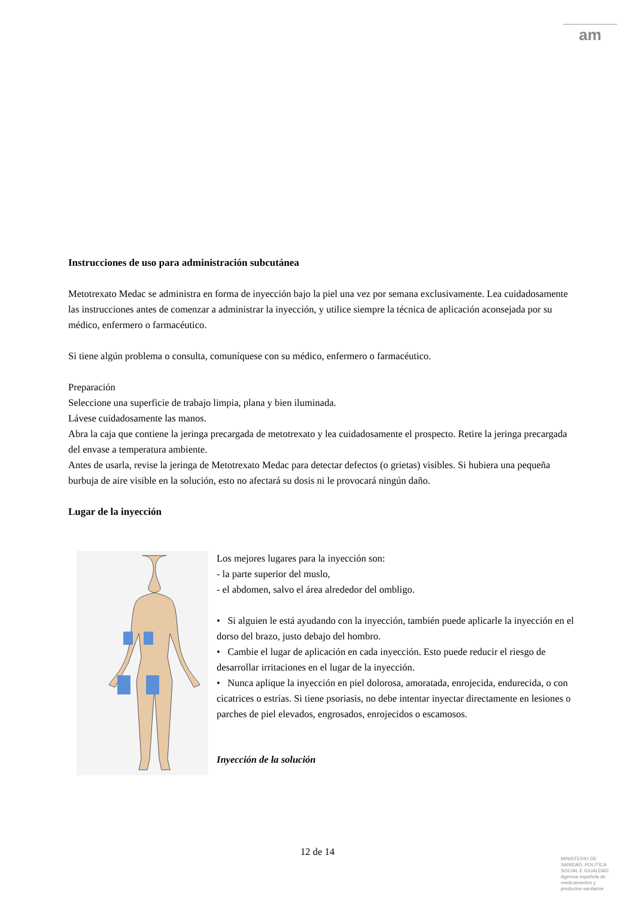am
Instrucciones de uso para administración subcutánea
Metotrexato Medac se administra en forma de inyección bajo la piel una vez por semana exclusivamente. Lea cuidadosamente las instrucciones antes de comenzar a administrar la inyección, y utilice siempre la técnica de aplicación aconsejada por su médico, enfermero o farmacéutico.
Si tiene algún problema o consulta, comuníquese con su médico, enfermero o farmacéutico.
Preparación
Seleccione una superficie de trabajo limpia, plana y bien iluminada.
Lávese cuidadosamente las manos.
Abra la caja que contiene la jeringa precargada de metotrexato y lea cuidadosamente el prospecto. Retire la jeringa precargada del envase a temperatura ambiente.
Antes de usarla, revise la jeringa de Metotrexato Medac para detectar defectos (o grietas) visibles. Si hubiera una pequeña burbuja de aire visible en la solución, esto no afectará su dosis ni le provocará ningún daño.
Lugar de la inyección
Los mejores lugares para la inyección son:
- la parte superior del muslo,
- el abdomen, salvo el área alrededor del ombligo.
• Si alguien le está ayudando con la inyección, también puede aplicarle la inyección en el dorso del brazo, justo debajo del hombro.
• Cambie el lugar de aplicación en cada inyección. Esto puede reducir el riesgo de desarrollar irritaciones en el lugar de la inyección.
• Nunca aplique la inyección en piel dolorosa, amoratada, enrojecida, endurecida, o con cicatrices o estrías. Si tiene psoriasis, no debe intentar inyectar directamente en lesiones o parches de piel elevados, engrosados, enrojecidos o escamosos.
Inyección de la solución
12 de 14
MINISTERIO DE SANIDAD, POLITICA SOCIAL E IGUALDAD
Agencia española de medicamentos y productos sanitarios